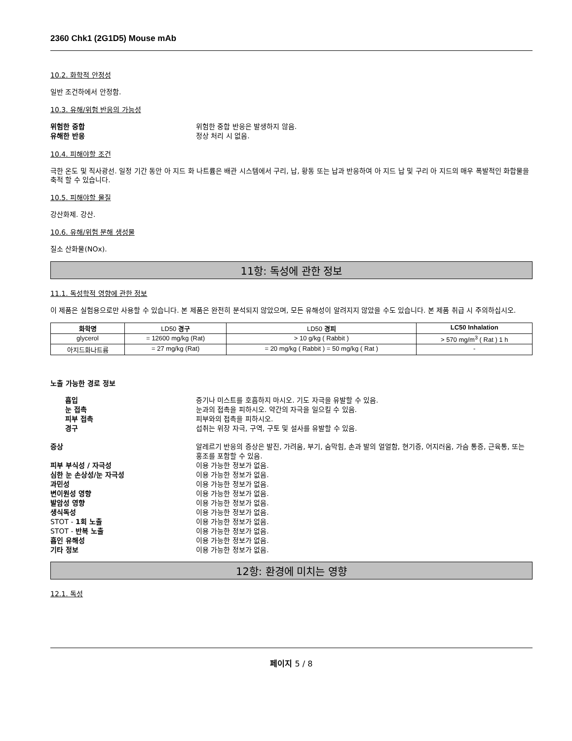2360 Chk1 (2G1D5) Mouse mAb
10.2. 화학적 안정성
일반 조건하에서 안정함.
10.3. 유해/위험 반응의 가능성
위험한 중합
위험한 중합 반응은 발생하지 않음.
유해한 반응
정상 처리 시 없음.
10.4. 피해야할 조건
극한 온도 및 직사광선. 일정 기간 동안 아 지드 화 나트륨은 배관 시스템에서 구리, 납, 황동 또는 납과 반응하여 아 지드 납 및 구리 아 지드의 매우 폭발적인 화합물을 축적 할 수 있습니다.
10.5. 피해야할 물질
강산화제. 강산.
10.6. 유해/위험 분해 생성물
질소 산화물(NOx).
11항: 독성에 관한 정보
11.1. 독성학적 영향에 관한 정보
이 제품은 실험용으로만 사용할 수 있습니다. 본 제품은 완전히 분석되지 않았으며, 모든 유해성이 알려지지 않았을 수도 있습니다. 본 제품 취급 시 주의하십시오.
| 화학명 | LD50 경구 | LD50 경피 | LC50 Inhalation |
| --- | --- | --- | --- |
| glycerol | = 12600 mg/kg (Rat) | > 10 g/kg ( Rabbit ) | > 570 mg/m<sup>3</sup> ( Rat ) 1 h |
| 아지드화나트륨 | = 27 mg/kg (Rat) | = 20 mg/kg ( Rabbit ) = 50 mg/kg ( Rat ) | - |
노출 가능한 경로 정보
흡입
증기나 미스트를 호흡하지 마시오. 기도 자극을 유발할 수 있음.
눈 접촉
눈과의 접촉을 피하시오. 약간의 자극을 일으킬 수 있음.
피부 접촉
피부와의 접촉을 피하시오.
경구
섭취는 위장 자극, 구역, 구토 및 설사를 유발할 수 있음.
증상
알레르기 반응의 증상은 발진, 가려움, 부기, 숨막힘, 손과 발의 얼얼함, 현기증, 어지러움, 가슴 통증, 근육통, 또는 홍조를 포함할 수 있음.
피부 부식성 / 자극성
이용 가능한 정보가 없음.
심한 눈 손상성/눈 자극성
이용 가능한 정보가 없음.
과민성
이용 가능한 정보가 없음.
변이원성 영향
이용 가능한 정보가 없음.
발암성 영향
이용 가능한 정보가 없음.
생식독성
이용 가능한 정보가 없음.
STOT - 1회 노출
이용 가능한 정보가 없음.
STOT - 반복 노출
이용 가능한 정보가 없음.
흡인 유해성
이용 가능한 정보가 없음.
기타 정보
이용 가능한 정보가 없음.
12항: 환경에 미치는 영향
12.1. 독성
페이지 5 / 8